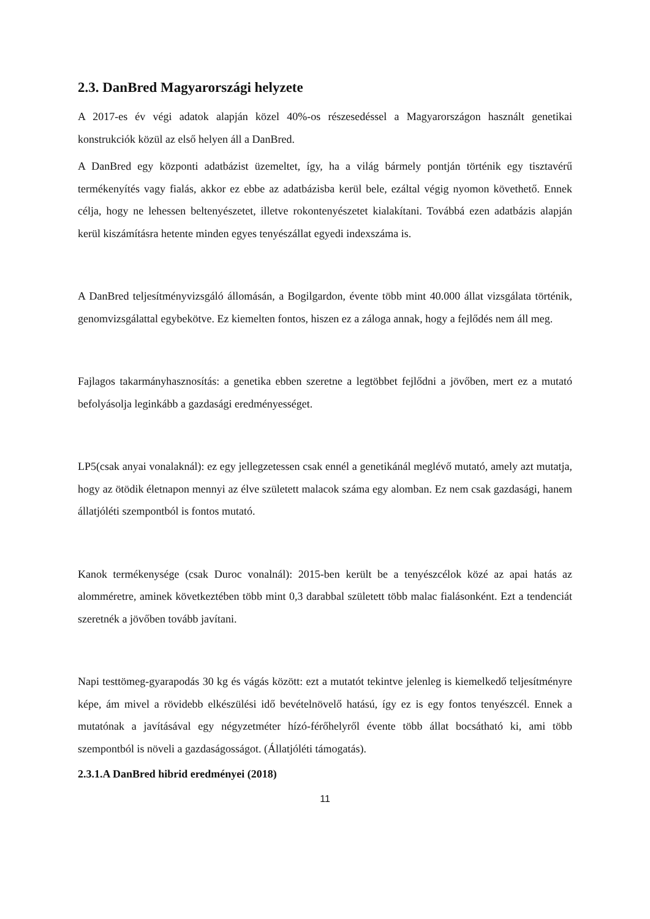2.3. DanBred Magyarországi helyzete
A 2017-es év végi adatok alapján közel 40%-os részesedéssel a Magyarországon használt genetikai konstrukciók közül az első helyen áll a DanBred.
A DanBred egy központi adatbázist üzemeltet, így, ha a világ bármely pontján történik egy tisztavérű termékenyítés vagy fialás, akkor ez ebbe az adatbázisba kerül bele, ezáltal végig nyomon követhető. Ennek célja, hogy ne lehessen beltenyészetet, illetve rokontenyészetet kialakítani. Továbbá ezen adatbázis alapján kerül kiszámításra hetente minden egyes tenyészállat egyedi indexszáma is.
A DanBred teljesítményvizsgáló állomásán, a Bogilgardon, évente több mint 40.000 állat vizsgálata történik, genomvizsgálattal egybekötve. Ez kiemelten fontos, hiszen ez a záloga annak, hogy a fejlődés nem áll meg.
Fajlagos takarmányhasznosítás: a genetika ebben szeretne a legtöbbet fejlődni a jövőben, mert ez a mutató befolyásolja leginkább a gazdasági eredményességet.
LP5(csak anyai vonalaknál): ez egy jellegzetessen csak ennél a genetikánál meglévő mutató, amely azt mutatja, hogy az ötödik életnapon mennyi az élve született malacok száma egy alomban. Ez nem csak gazdasági, hanem állatjóléti szempontból is fontos mutató.
Kanok termékenysége (csak Duroc vonalnál): 2015-ben került be a tenyészcélok közé az apai hatás az alomméretre, aminek következtében több mint 0,3 darabbal született több malac fialásonként. Ezt a tendenciát szeretnék a jövőben tovább javítani.
Napi testtömeg-gyarapodás 30 kg és vágás között: ezt a mutatót tekintve jelenleg is kiemelkedő teljesítményre képe, ám mivel a rövidebb elkészülési idő bevételnövelő hatású, így ez is egy fontos tenyészcél. Ennek a mutatónak a javításával egy négyzetméter hízó-férőhelyről évente több állat bocsátható ki, ami több szempontból is növeli a gazdaságosságot. (Állatjóléti támogatás).
2.3.1.A DanBred hibrid eredményei (2018)
11